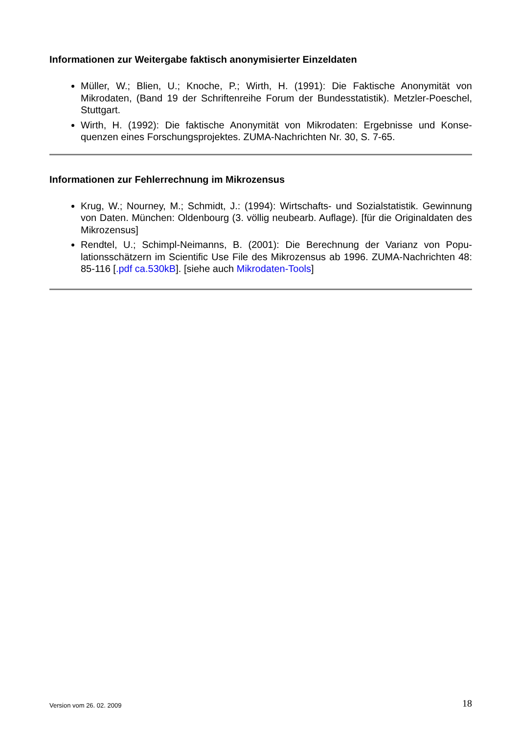Informationen zur Weitergabe faktisch anonymisierter Einzeldaten
Müller, W.; Blien, U.; Knoche, P.; Wirth, H. (1991): Die Faktische Anonymität von Mikrodaten, (Band 19 der Schriftenreihe Forum der Bundesstatistik). Metzler-Poe­schel, Stuttgart.
Wirth, H. (1992): Die faktische Anonymität von Mikrodaten: Ergebnisse und Konse­quenzen eines Forschungsprojektes. ZUMA-Nachrichten Nr. 30, S. 7-65.
Informationen zur Fehlerrechnung im Mikrozensus
Krug, W.; Nourney, M.; Schmidt, J.: (1994): Wirtschafts- und Sozialstatistik. Gewin­nung von Daten. München: Oldenbourg (3. völlig neubearb. Auflage). [für die Origi­naldaten des Mikrozensus]
Rendtel, U.; Schimpl-Neimanns, B. (2001): Die Berechnung der Varianz von Popu­lationsschätzern im Scientific Use File des Mikrozensus ab 1996. ZUMA-Nachrich­ten 48: 85-116 [.pdf ca.530kB]. [siehe auch Mikrodaten-Tools]
Version vom 26. 02. 2009 18